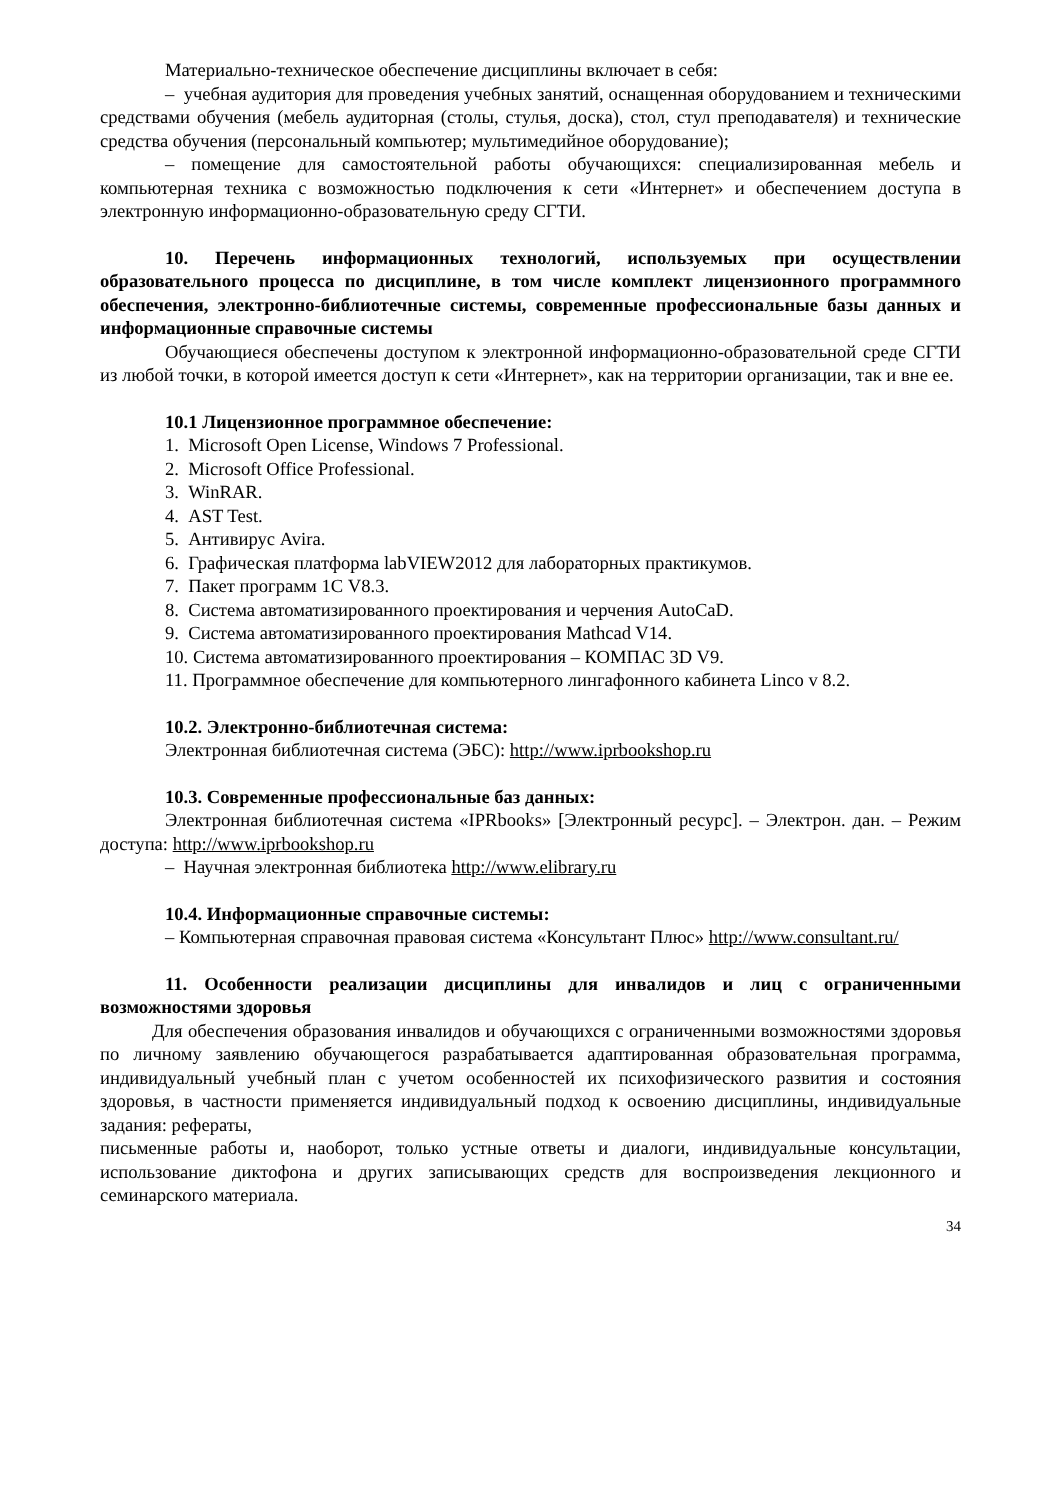Материально-техническое обеспечение дисциплины включает в себя:
– учебная аудитория для проведения учебных занятий, оснащенная оборудованием и техническими средствами обучения (мебель аудиторная (столы, стулья, доска), стол, стул преподавателя) и технические средства обучения (персональный компьютер; мультимедийное оборудование);
– помещение для самостоятельной работы обучающихся: специализированная мебель и компьютерная техника с возможностью подключения к сети «Интернет» и обеспечением доступа в электронную информационно-образовательную среду СГТИ.
10. Перечень информационных технологий, используемых при осуществлении образовательного процесса по дисциплине, в том числе комплект лицензионного программного обеспечения, электронно-библиотечные системы, современные профессиональные базы данных и информационные справочные системы
Обучающиеся обеспечены доступом к электронной информационно-образовательной среде СГТИ из любой точки, в которой имеется доступ к сети «Интернет», как на территории организации, так и вне ее.
10.1 Лицензионное программное обеспечение:
1. Microsoft Open License, Windows 7 Professional.
2. Microsoft Office Professional.
3. WinRAR.
4. AST Test.
5. Антивирус Avira.
6. Графическая платформа labVIEW2012 для лабораторных практикумов.
7. Пакет программ 1С V8.3.
8. Система автоматизированного проектирования и черчения AutoCaD.
9. Система автоматизированного проектирования Mathcad V14.
10. Система автоматизированного проектирования – КОМПАС 3D V9.
11. Программное обеспечение для компьютерного лингафонного кабинета Linco v 8.2.
10.2. Электронно-библиотечная система:
Электронная библиотечная система (ЭБС): http://www.iprbookshop.ru
10.3. Современные профессиональные баз данных:
Электронная библиотечная система «IPRbooks» [Электронный ресурс]. – Электрон. дан. – Режим доступа: http://www.iprbookshop.ru
– Научная электронная библиотека http://www.elibrary.ru
10.4. Информационные справочные системы:
– Компьютерная справочная правовая система «Консультант Плюс» http://www.consultant.ru/
11. Особенности реализации дисциплины для инвалидов и лиц с ограниченными возможностями здоровья
Для обеспечения образования инвалидов и обучающихся с ограниченными возможностями здоровья по личному заявлению обучающегося разрабатывается адаптированная образовательная программа, индивидуальный учебный план с учетом особенностей их психофизического развития и состояния здоровья, в частности применяется индивидуальный подход к освоению дисциплины, индивидуальные задания: рефераты,
письменные работы и, наоборот, только устные ответы и диалоги, индивидуальные консультации, использование диктофона и других записывающих средств для воспроизведения лекционного и семинарского материала.
34